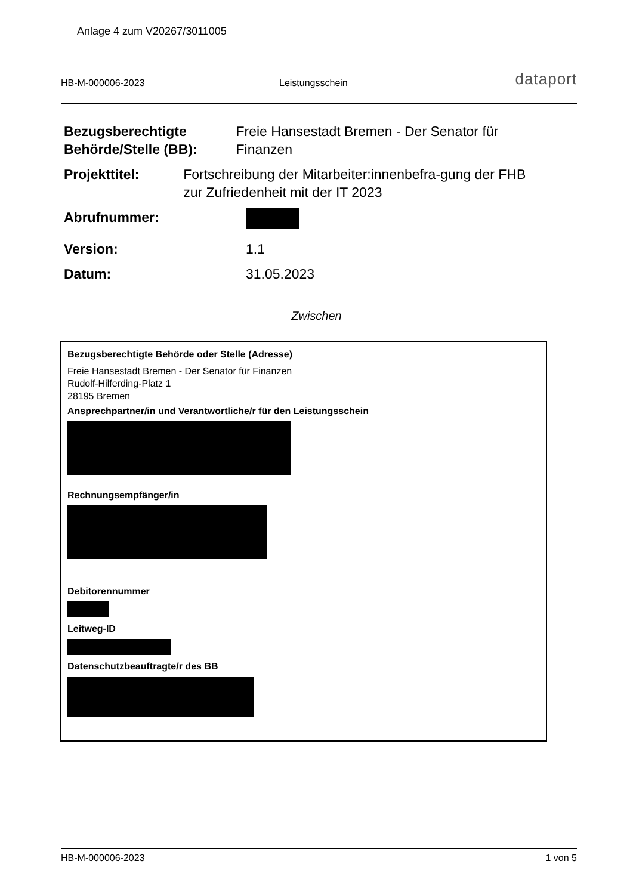Anlage 4 zum V20267/3011005
HB-M-000006-2023
Leistungsschein
dataport
Bezugsberechtigte Behörde/Stelle (BB):
Freie Hansestadt Bremen - Der Senator für Finanzen
Projekttitel: Fortschreibung der Mitarbeiter:innenbefra-gung der FHB zur Zufriedenheit mit der IT 2023
Abrufnummer:
Version: 1.1
Datum: 31.05.2023
Zwischen
Bezugsberechtigte Behörde oder Stelle (Adresse)
Freie Hansestadt Bremen - Der Senator für Finanzen
Rudolf-Hilferding-Platz 1
28195 Bremen
Ansprechpartner/in und Verantwortliche/r für den Leistungsschein
Rechnungsempfänger/in
Debitorennummer
Leitweg-ID
Datenschutzbeauftragte/r des BB
HB-M-000006-2023 1 von 5